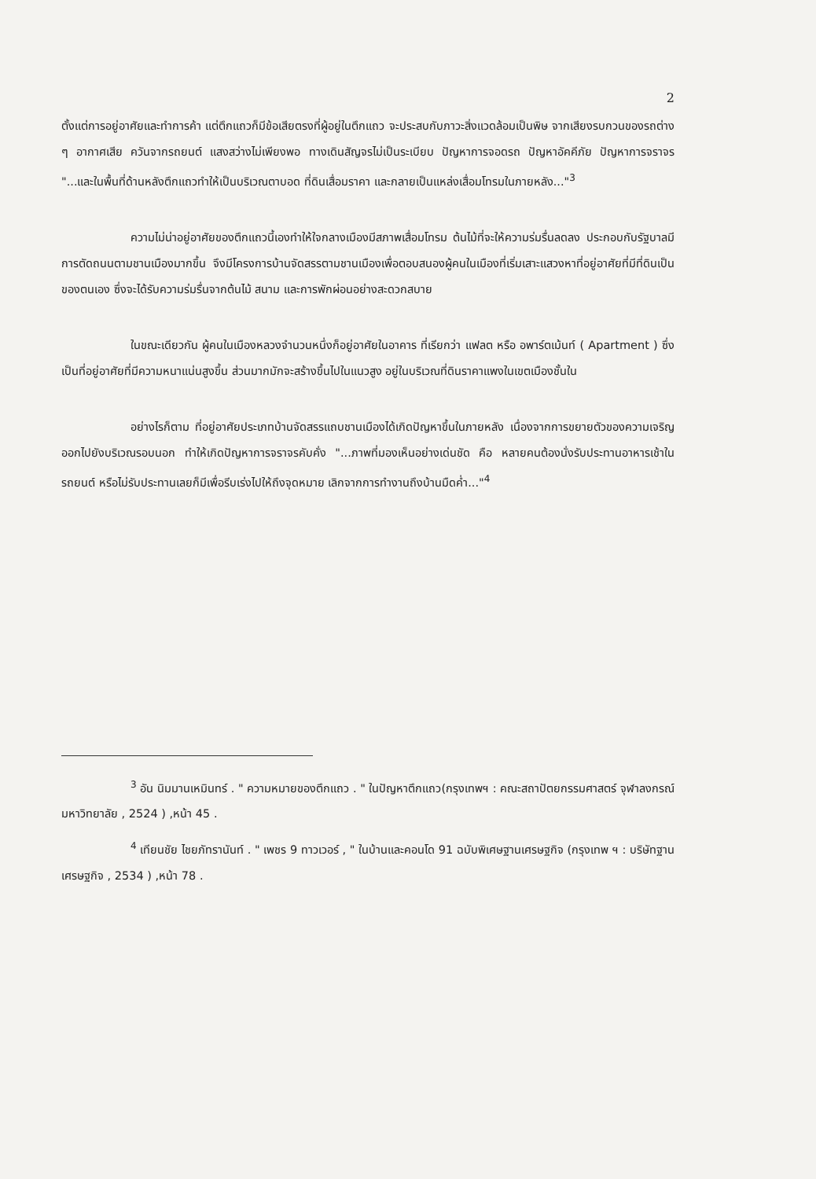2
ตั้งแต่การอยู่อาศัยและทำการค้า แต่ตึกแถวก็มีข้อเสียตรงที่ผู้อยู่ในตึกแถว จะประสบกับภาวะสิ่งแวดล้อมเป็นพิษ จากเสียงรบกวนของรถต่าง ๆ อากาศเสีย ควันจากรถยนต์ แสงสว่างไม่เพียงพอ ทางเดินสัญจรไม่เป็นระเบียบ ปัญหาการจอดรถ ปัญหาอัคคีภัย ปัญหาการจราจร "...และในพื้นที่ด้านหลังตึกแถวทำให้เป็นบริเวณตาบอด ที่ดินเสื่อมราคา และกลายเป็นแหล่งเสื่อมโทรมในภายหลัง..."<sup>3</sup>
ความไม่น่าอยู่อาศัยของตึกแถวนี้เองทำให้ใจกลางเมืองมีสภาพเสื่อมโทรม ต้นไม้ที่จะให้ความร่มรื่นลดลง ประกอบกับรัฐบาลมีการตัดถนนตามชานเมืองมากขึ้น จึงมีโครงการบ้านจัดสรรตามชานเมืองเพื่อตอบสนองผู้คนในเมืองที่เริ่มเสาะแสวงหาที่อยู่อาศัยที่มีที่ดินเป็นของตนเอง ซึ่งจะได้รับความร่มรื่นจากต้นไม้ สนาม และการพักผ่อนอย่างสะดวกสบาย
ในขณะเดียวกัน ผู้คนในเมืองหลวงจำนวนหนึ่งก็อยู่อาศัยในอาคาร ที่เรียกว่า แฟลต หรือ อพาร์ตเม้นท์ ( Apartment ) ซึ่งเป็นที่อยู่อาศัยที่มีความหนาแน่นสูงขึ้น ส่วนมากมักจะสร้างขึ้นไปในแนวสูง อยู่ในบริเวณที่ดินราคาแพงในเขตเมืองชั้นใน
อย่างไรก็ตาม ที่อยู่อาศัยประเภทบ้านจัดสรรแถบชานเมืองได้เกิดปัญหาขึ้นในภายหลัง เนื่องจากการขยายตัวของความเจริญออกไปยังบริเวณรอบนอก ทำให้เกิดปัญหาการจราจรคับคั่ง "...ภาพที่มองเห็นอย่างเด่นชัด คือ หลายคนต้องนั่งรับประทานอาหารเช้าในรถยนต์ หรือไม่รับประทานเลยก็มีเพื่อรีบเร่งไปให้ถึงจุดหมาย เลิกจากการทำงานถึงบ้านมืดค่ำ..."<sup>4</sup>
<sup>3</sup> อัน นิมมานเหมินทร์ . " ความหมายของตึกแถว . " ในปัญหาตึกแถว(กรุงเทพฯ : คณะสถาปัตยกรรมศาสตร์ จุฬาลงกรณ์มหาวิทยาลัย , 2524 ) ,หน้า 45 .
<sup>4</sup> เทียนชัย ไชยภัทรานันท์ . " เพชร 9 ทาวเวอร์ , " ในบ้านและคอนโด 91 ฉบับพิเศษฐานเศรษฐกิจ (กรุงเทพ ฯ : บริษัทฐานเศรษฐกิจ , 2534 ) ,หน้า 78 .